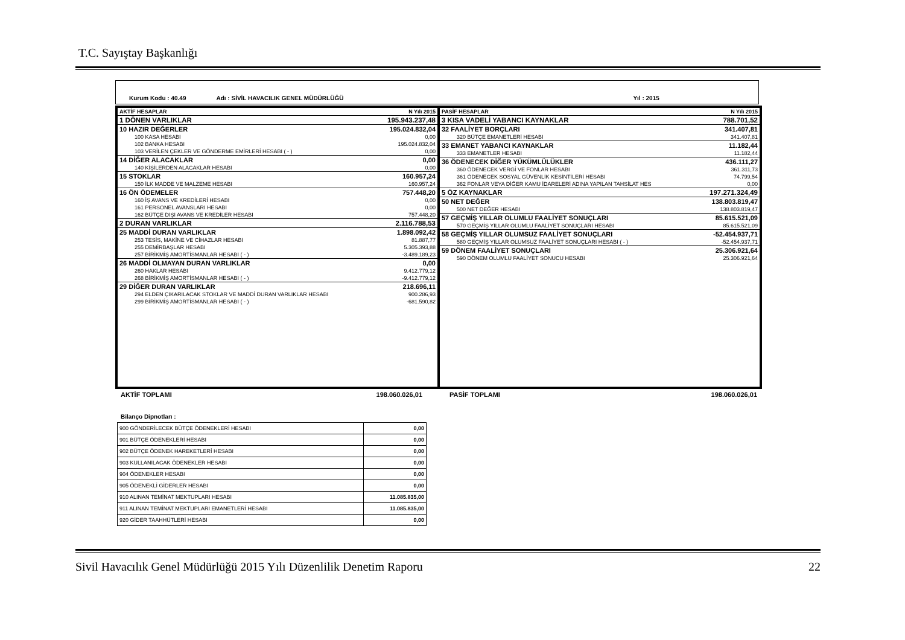T.C. Sayıştay Başkanlığı
Kurum Kodu : 40.49 Adı : SİVİL HAVACILIK GENEL MÜDÜRLÜĞÜ Yıl : 2015
| AKTİF HESAPLAR | N Yılı 2015 |
| --- | --- |
| 1 DÖNEN VARLIKLAR | 195.943.237,48 |
| 10 HAZIR DEĞERLER | 195.024.832,04 |
| 100 KASA HESABI | 0,00 |
| 102 BANKA HESABI | 195.024.832,04 |
| 103 VERİLEN ÇEKLER VE GÖNDERME EMİRLERİ HESABI ( - ) | 0,00 |
| 14 DİĞER ALACAKLAR | 0,00 |
| 140 KİŞİLERDEN ALACAKLAR HESABI | 0,00 |
| 15 STOKLAR | 160.957,24 |
| 150 İLK MADDE VE MALZEME HESABI | 160.957,24 |
| 16 ÖN ÖDEMELER | 757.448,20 |
| 160 İŞ AVANS VE KREDİLERİ HESABI | 0,00 |
| 161 PERSONEL AVANSLARI HESABI | 0,00 |
| 162 BÜTÇE DIŞI AVANS VE KREDİLER HESABI | 757.448,20 |
| 2 DURAN VARLIKLAR | 2.116.788,53 |
| 25 MADDİ DURAN VARLIKLAR | 1.898.092,42 |
| 253 TESİS, MAKİNE VE CİHAZLAR HESABI | 81.887,77 |
| 255 DEMİRBAŞLAR HESABI | 5.305.393,88 |
| 257 BİRİKMİŞ AMORTİSMANLAR HESABI ( - ) | -3.489.189,23 |
| 26 MADDİ OLMAYAN DURAN VARLIKLAR | 0,00 |
| 260 HAKLAR HESABI | 9.412.779,12 |
| 268 BİRİKMİŞ AMORTİSMANLAR HESABI ( - ) | -9.412.779,12 |
| 29 DİĞER DURAN VARLIKLAR | 218.696,11 |
| 294 ELDEN ÇIKARILACAK STOKLAR VE MADDİ DURAN VARLIKLAR HESABI | 900.286,93 |
| 299 BİRİKMİŞ AMORTİSMANLAR HESABI ( - ) | -681.590,82 |
| PASİF HESAPLAR | N Yılı 2015 |
| --- | --- |
| 3 KISA VADELİ YABANCI KAYNAKLAR | 788.701,52 |
| 32 FAALİYET BORÇLARI | 341.407,81 |
| 320 BÜTÇE EMANETLERİ HESABI | 341.407,81 |
| 33 EMANET YABANCI KAYNAKLAR | 11.182,44 |
| 333 EMANETLER HESABI | 11.182,44 |
| 36 ÖDENECEK DİĞER YÜKÜMLÜLÜKLER | 436.111,27 |
| 360 ÖDENECEK VERGİ VE FONLAR HESABI | 361.311,73 |
| 361 ÖDENECEK SOSYAL GÜVENLİK KESİNTİLERİ HESABI | 74.799,54 |
| 362 FONLAR VEYA DİĞER KAMU İDARELERİ ADINA YAPILAN TAHSİLAT HES | 0,00 |
| 5 ÖZ KAYNAKLAR | 197.271.324,49 |
| 50 NET DEĞER | 138.803.819,47 |
| 500 NET DEĞER HESABI | 138.803.819,47 |
| 57 GEÇMİŞ YILLAR OLUMLU FAALİYET SONUÇLARI | 85.615.521,09 |
| 570 GEÇMİŞ YILLAR OLUMLU FAALİYET SONUÇLARI HESABI | 85.615.521,09 |
| 58 GEÇMİŞ YILLAR OLUMSUZ FAALİYET SONUÇLARI | -52.454.937,71 |
| 580 GEÇMİŞ YILLAR OLUMSUZ FAALİYET SONUÇLARI HESABI ( - ) | -52.454.937,71 |
| 59 DÖNEM FAALİYET SONUÇLARI | 25.306.921,64 |
| 590 DÖNEM OLUMLU FAALİYET SONUCU HESABI | 25.306.921,64 |
AKTİF TOPLAMI 198.060.026,01 PASİF TOPLAMI 198.060.026,01
Bilanço Dipnotları :
| 900 GÖNDERİLECEK BÜTÇE ÖDENEKLERİ HESABI | 0,00 |
| 901 BÜTÇE ÖDENEKLERİ HESABI | 0,00 |
| 902 BÜTÇE ÖDENEK HAREKETLERİ HESABI | 0,00 |
| 903 KULLANILACAK ÖDENEKLER HESABI | 0,00 |
| 904 ÖDENEKLER HESABI | 0,00 |
| 905 ÖDENEKLİ GİDERLER HESABI | 0,00 |
| 910 ALINAN TEMİNAT MEKTUPLARI HESABI | 11.085.835,00 |
| 911 ALINAN TEMİNAT MEKTUPLARI EMANETLERİ HESABI | 11.085.835,00 |
| 920 GİDER TAAHHÜTLERİ HESABI | 0,00 |
Sivil Havacılık Genel Müdürlüğü 2015 Yılı Düzenlilik Denetim Raporu 22